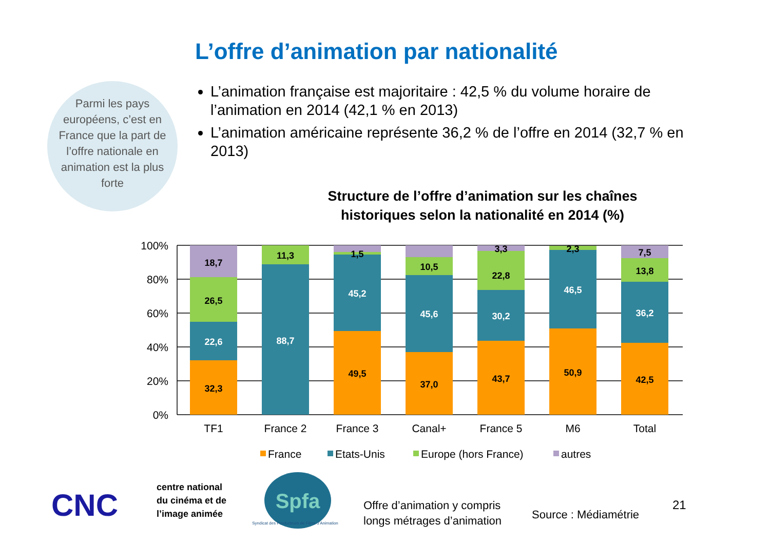L’offre d’animation par nationalité
Parmi les pays européens, c’est en France que la part de l’offre nationale en animation est la plus forte
L’animation française est majoritaire : 42,5 % du volume horaire de l’animation en 2014 (42,1 % en 2013)
L’animation américaine représente 36,2 % de l’offre en 2014 (32,7 % en 2013)
Structure de l’offre d’animation sur les chaînes
historiques selon la nationalité en 2014 (%)
100%
80%
60%
40%
20%
0%
18,7
26,5
22,6
32,3
11,3
88,7
1,5
45,2
49,5
10,5
45,6
37,0
3,3
22,8
30,2
43,7
2,3
46,5
50,9
7,5
13,8
36,2
42,5
TF1
France 2
France 3
Canal+
France 5
M6
Total
France
Etats-Unis
Europe (hors France)
autres
CNC
centre national
du cinéma et de
l’image animée
Spfa
Syndicat des Producteurs de Films d’Animation
Offre d’animation y compris
longs métrages d’animation
Source : Médiamétrie
21